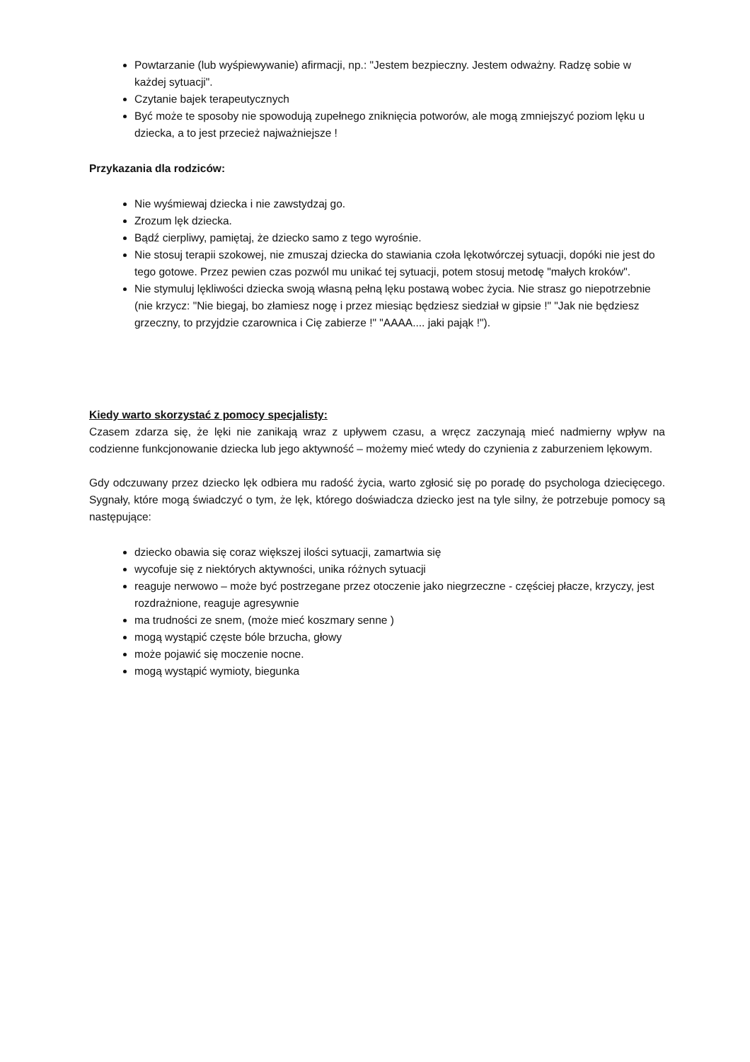Powtarzanie (lub wyśpiewywanie) afirmacji, np.: "Jestem bezpieczny. Jestem odważny. Radzę sobie w każdej sytuacji".
Czytanie bajek terapeutycznych
Być może te sposoby nie spowodują zupełnego zniknięcia potworów, ale mogą zmniejszyć poziom lęku u dziecka, a to jest przecież najważniejsze !
Przykazania dla rodziców:
Nie wyśmiewaj dziecka i nie zawstydzaj go.
Zrozum lęk dziecka.
Bądź cierpliwy, pamiętaj, że dziecko samo z tego wyrośnie.
Nie stosuj terapii szokowej, nie zmuszaj dziecka do stawiania czoła lękotwórczej sytuacji, dopóki nie jest do tego gotowe. Przez pewien czas pozwól mu unikać tej sytuacji, potem stosuj metodę "małych kroków".
Nie stymuluj lękliwości dziecka swoją własną pełną lęku postawą wobec życia. Nie strasz go niepotrzebnie (nie krzycz: "Nie biegaj, bo złamiesz nogę i przez miesiąc będziesz siedział w gipsie !" "Jak nie będziesz grzeczny, to przyjdzie czarownica i Cię zabierze !" "AAAA.... jaki pająk !").
Kiedy warto skorzystać z pomocy specjalisty:
Czasem zdarza się, że lęki nie zanikają wraz z upływem czasu, a wręcz zaczynają mieć nadmierny wpływ na codzienne funkcjonowanie dziecka lub jego aktywność – możemy mieć wtedy do czynienia z zaburzeniem lękowym.
Gdy odczuwany przez dziecko lęk odbiera mu radość życia, warto zgłosić się po poradę do psychologa dziecięcego. Sygnały, które mogą świadczyć o tym, że lęk, którego doświadcza dziecko jest na tyle silny, że potrzebuje pomocy są następujące:
dziecko obawia się coraz większej ilości sytuacji, zamartwia się
wycofuje się z niektórych aktywności, unika różnych sytuacji
reaguje nerwowo – może być postrzegane przez otoczenie jako niegrzeczne - częściej płacze, krzyczy, jest rozdrażnione, reaguje agresywnie
ma trudności ze snem, (może mieć koszmary senne )
mogą wystąpić częste bóle brzucha, głowy
może pojawić się moczenie nocne.
mogą wystąpić wymioty, biegunka